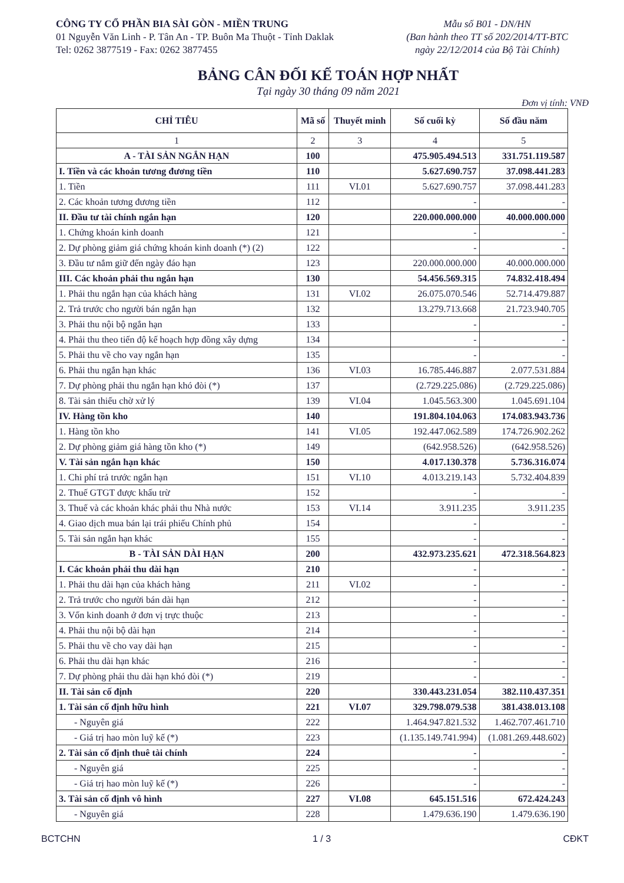CÔNG TY CỔ PHẦN BIA SÀI GÒN - MIỀN TRUNG
01 Nguyễn Văn Linh - P. Tân An - TP. Buôn Ma Thuột - Tỉnh Daklak
Tel: 0262 3877519 - Fax: 0262 3877455
Mẫu số B01 - DN/HN
(Ban hành theo TT số 202/2014/TT-BTC
ngày 22/12/2014 của Bộ Tài Chính)
BẢNG CÂN ĐỐI KẾ TOÁN HỢP NHẤT
Tại ngày 30 tháng 09 năm 2021
Đơn vị tính: VNĐ
| CHỈ TIÊU | Mã số | Thuyết minh | Số cuối kỳ | Số đầu năm |
| --- | --- | --- | --- | --- |
| 1 | 2 | 3 | 4 | 5 |
| A - TÀI SẢN NGẮN HẠN | 100 | | 475.905.494.513 | 331.751.119.587 |
| I. Tiền và các khoản tương đương tiền | 110 | | 5.627.690.757 | 37.098.441.283 |
| 1. Tiền | 111 | VI.01 | 5.627.690.757 | 37.098.441.283 |
| 2. Các khoản tương đương tiền | 112 | | - | - |
| II. Đầu tư tài chính ngắn hạn | 120 | | 220.000.000.000 | 40.000.000.000 |
| 1. Chứng khoán kinh doanh | 121 | | - | - |
| 2. Dự phòng giảm giá chứng khoán kinh doanh (*) (2) | 122 | | - | - |
| 3. Đầu tư nắm giữ đến ngày đáo hạn | 123 | | 220.000.000.000 | 40.000.000.000 |
| III. Các khoản phải thu ngắn hạn | 130 | | 54.456.569.315 | 74.832.418.494 |
| 1. Phải thu ngắn hạn của khách hàng | 131 | VI.02 | 26.075.070.546 | 52.714.479.887 |
| 2. Trả trước cho người bán ngắn hạn | 132 | | 13.279.713.668 | 21.723.940.705 |
| 3. Phải thu nội bộ ngắn hạn | 133 | | - | - |
| 4. Phải thu theo tiến độ kế hoạch hợp đồng xây dựng | 134 | | - | - |
| 5. Phải thu về cho vay ngắn hạn | 135 | | - | - |
| 6. Phải thu ngắn hạn khác | 136 | VI.03 | 16.785.446.887 | 2.077.531.884 |
| 7. Dự phòng phải thu ngắn hạn khó đòi (*) | 137 | | (2.729.225.086) | (2.729.225.086) |
| 8. Tài sản thiếu chờ xử lý | 139 | VI.04 | 1.045.563.300 | 1.045.691.104 |
| IV. Hàng tồn kho | 140 | | 191.804.104.063 | 174.083.943.736 |
| 1. Hàng tồn kho | 141 | VI.05 | 192.447.062.589 | 174.726.902.262 |
| 2. Dự phòng giảm giá hàng tồn kho (*) | 149 | | (642.958.526) | (642.958.526) |
| V. Tài sản ngắn hạn khác | 150 | | 4.017.130.378 | 5.736.316.074 |
| 1. Chi phí trả trước ngắn hạn | 151 | VI.10 | 4.013.219.143 | 5.732.404.839 |
| 2. Thuế GTGT được khấu trừ | 152 | | - | - |
| 3. Thuế và các khoản khác phải thu Nhà nước | 153 | VI.14 | 3.911.235 | 3.911.235 |
| 4. Giao dịch mua bán lại trái phiếu Chính phủ | 154 | | - | - |
| 5. Tài sản ngắn hạn khác | 155 | | - | - |
| B - TÀI SẢN DÀI HẠN | 200 | | 432.973.235.621 | 472.318.564.823 |
| I. Các khoản phải thu dài hạn | 210 | | - | - |
| 1. Phải thu dài hạn của khách hàng | 211 | VI.02 | - | - |
| 2. Trả trước cho người bán dài hạn | 212 | | - | - |
| 3. Vốn kinh doanh ở đơn vị trực thuộc | 213 | | - | - |
| 4. Phải thu nội bộ dài hạn | 214 | | - | - |
| 5. Phải thu về cho vay dài hạn | 215 | | - | - |
| 6. Phải thu dài hạn khác | 216 | | - | - |
| 7. Dự phòng phải thu dài hạn khó đòi (*) | 219 | | - | - |
| II. Tài sản cố định | 220 | | 330.443.231.054 | 382.110.437.351 |
| 1. Tài sản cố định hữu hình | 221 | VI.07 | 329.798.079.538 | 381.438.013.108 |
| - Nguyên giá | 222 | | 1.464.947.821.532 | 1.462.707.461.710 |
| - Giá trị hao mòn luỹ kế (*) | 223 | | (1.135.149.741.994) | (1.081.269.448.602) |
| 2. Tài sản cố định thuê tài chính | 224 | | - | - |
| - Nguyên giá | 225 | | - | - |
| - Giá trị hao mòn luỹ kế (*) | 226 | | - | - |
| 3. Tài sản cố định vô hình | 227 | VI.08 | 645.151.516 | 672.424.243 |
| - Nguyên giá | 228 | | 1.479.636.190 | 1.479.636.190 |
BCTCHN 1 / 3 CĐKT